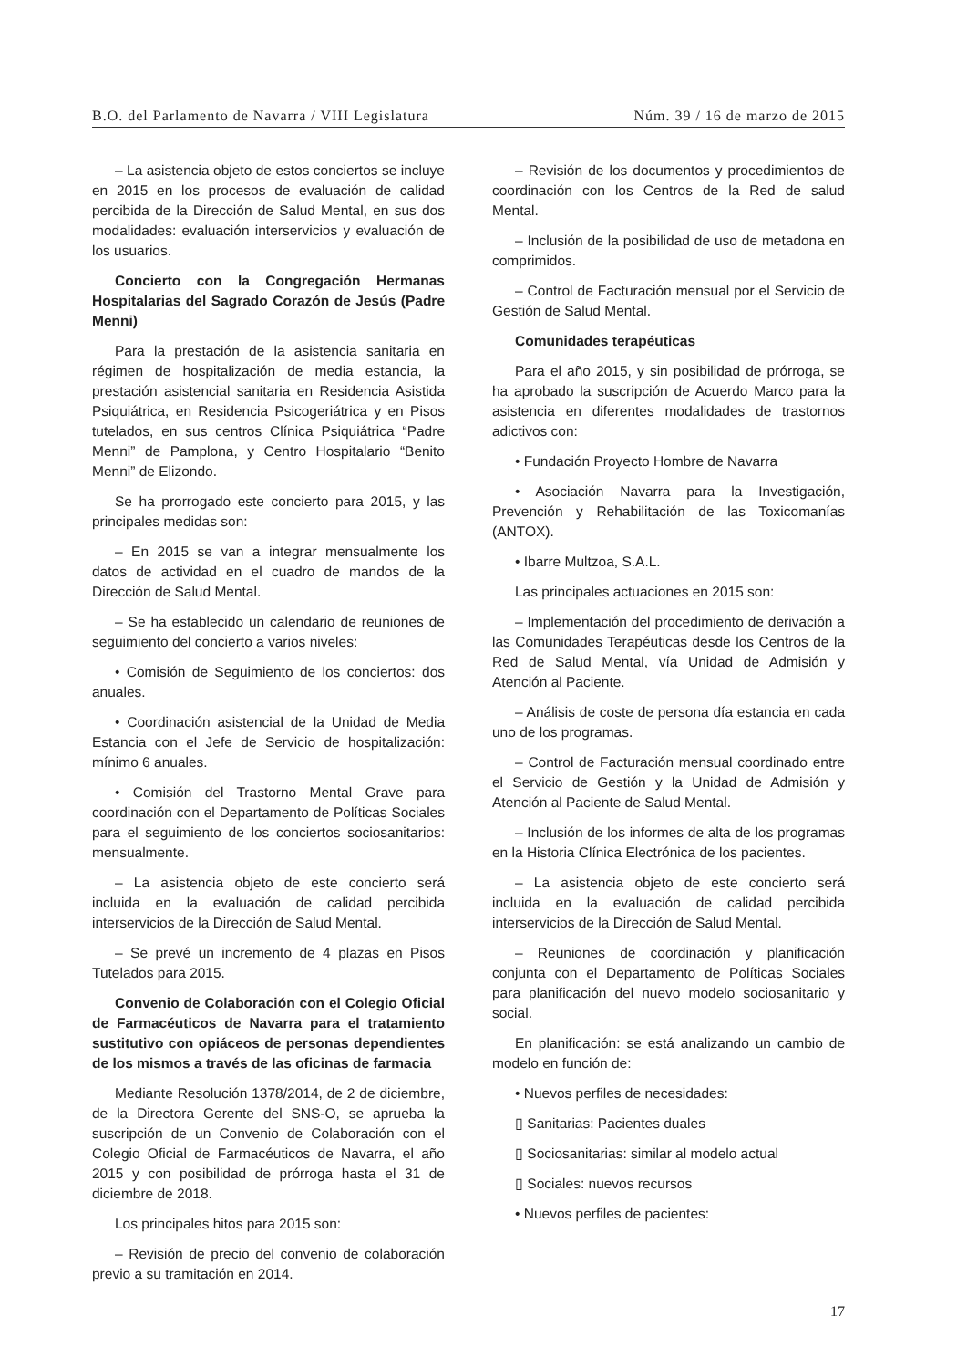B.O. del Parlamento de Navarra / VIII Legislatura Núm. 39 / 16 de marzo de 2015
– La asistencia objeto de estos conciertos se incluye en 2015 en los procesos de evaluación de calidad percibida de la Dirección de Salud Mental, en sus dos modalidades: evaluación interservicios y evaluación de los usuarios.
Concierto con la Congregación Hermanas Hospitalarias del Sagrado Corazón de Jesús (Padre Menni)
Para la prestación de la asistencia sanitaria en régimen de hospitalización de media estancia, la prestación asistencial sanitaria en Residencia Asistida Psiquiátrica, en Residencia Psicogeriátrica y en Pisos tutelados, en sus centros Clínica Psiquiátrica “Padre Menni” de Pamplona, y Centro Hospitalario “Benito Menni” de Elizondo.
Se ha prorrogado este concierto para 2015, y las principales medidas son:
– En 2015 se van a integrar mensualmente los datos de actividad en el cuadro de mandos de la Dirección de Salud Mental.
– Se ha establecido un calendario de reuniones de seguimiento del concierto a varios niveles:
• Comisión de Seguimiento de los conciertos: dos anuales.
• Coordinación asistencial de la Unidad de Media Estancia con el Jefe de Servicio de hospitalización: mínimo 6 anuales.
• Comisión del Trastorno Mental Grave para coordinación con el Departamento de Políticas Sociales para el seguimiento de los conciertos sociosanitarios: mensualmente.
– La asistencia objeto de este concierto será incluida en la evaluación de calidad percibida interservicios de la Dirección de Salud Mental.
– Se prevé un incremento de 4 plazas en Pisos Tutelados para 2015.
Convenio de Colaboración con el Colegio Oficial de Farmacéuticos de Navarra para el tratamiento sustitutivo con opiáceos de personas dependientes de los mismos a través de las oficinas de farmacia
Mediante Resolución 1378/2014, de 2 de diciembre, de la Directora Gerente del SNS-O, se aprueba la suscripción de un Convenio de Colaboración con el Colegio Oficial de Farmacéuticos de Navarra, el año 2015 y con posibilidad de prórroga hasta el 31 de diciembre de 2018.
Los principales hitos para 2015 son:
– Revisión de precio del convenio de colaboración previo a su tramitación en 2014.
– Revisión de los documentos y procedimientos de coordinación con los Centros de la Red de salud Mental.
– Inclusión de la posibilidad de uso de metadona en comprimidos.
– Control de Facturación mensual por el Servicio de Gestión de Salud Mental.
Comunidades terapéuticas
Para el año 2015, y sin posibilidad de prórroga, se ha aprobado la suscripción de Acuerdo Marco para la asistencia en diferentes modalidades de trastornos adictivos con:
• Fundación Proyecto Hombre de Navarra
• Asociación Navarra para la Investigación, Prevención y Rehabilitación de las Toxicomanías (ANTOX).
• Ibarre Multzoa, S.A.L.
Las principales actuaciones en 2015 son:
– Implementación del procedimiento de derivación a las Comunidades Terapéuticas desde los Centros de la Red de Salud Mental, vía Unidad de Admisión y Atención al Paciente.
– Análisis de coste de persona día estancia en cada uno de los programas.
– Control de Facturación mensual coordinado entre el Servicio de Gestión y la Unidad de Admisión y Atención al Paciente de Salud Mental.
– Inclusión de los informes de alta de los programas en la Historia Clínica Electrónica de los pacientes.
– La asistencia objeto de este concierto será incluida en la evaluación de calidad percibida interservicios de la Dirección de Salud Mental.
– Reuniones de coordinación y planificación conjunta con el Departamento de Políticas Sociales para planificación del nuevo modelo sociosanitario y social.
En planificación: se está analizando un cambio de modelo en función de:
• Nuevos perfiles de necesidades:
▯ Sanitarias: Pacientes duales
▯ Sociosanitarias: similar al modelo actual
▯ Sociales: nuevos recursos
• Nuevos perfiles de pacientes:
17